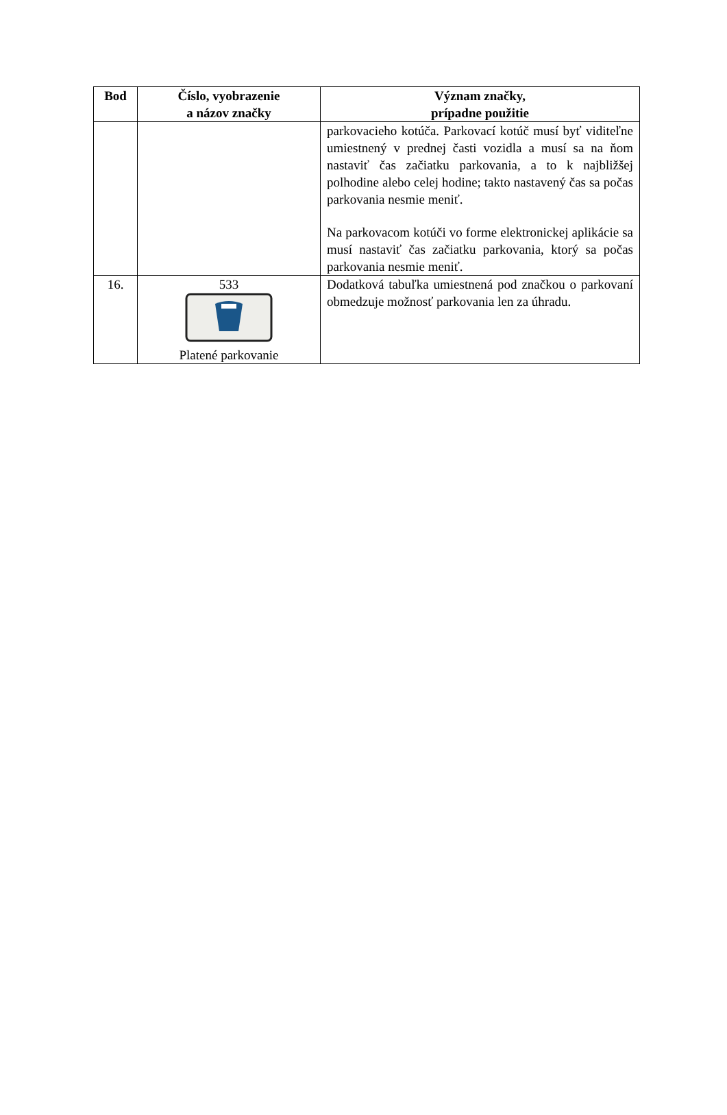| Bod | Číslo, vyobrazenie a názov značky | Význam značky, prípadne použitie |
| --- | --- | --- |
| | | parkovacieho kotúča. Parkovací kotúč musí byť viditeľne umiestnený v prednej časti vozidla a musí sa na ňom nastaviť čas začiatku parkovania, a to k najbližšej polhodine alebo celej hodine; takto nastavený čas sa počas parkovania nesmie meniť. Na parkovacom kotúči vo forme elektronickej aplikácie sa musí nastaviť čas začiatku parkovania, ktorý sa počas parkovania nesmie meniť. |
| 16. | 533 Platené parkovanie | Dodatková tabuľka umiestnená pod značkou o parkovaní obmedzuje možnosť parkovania len za úhradu. |